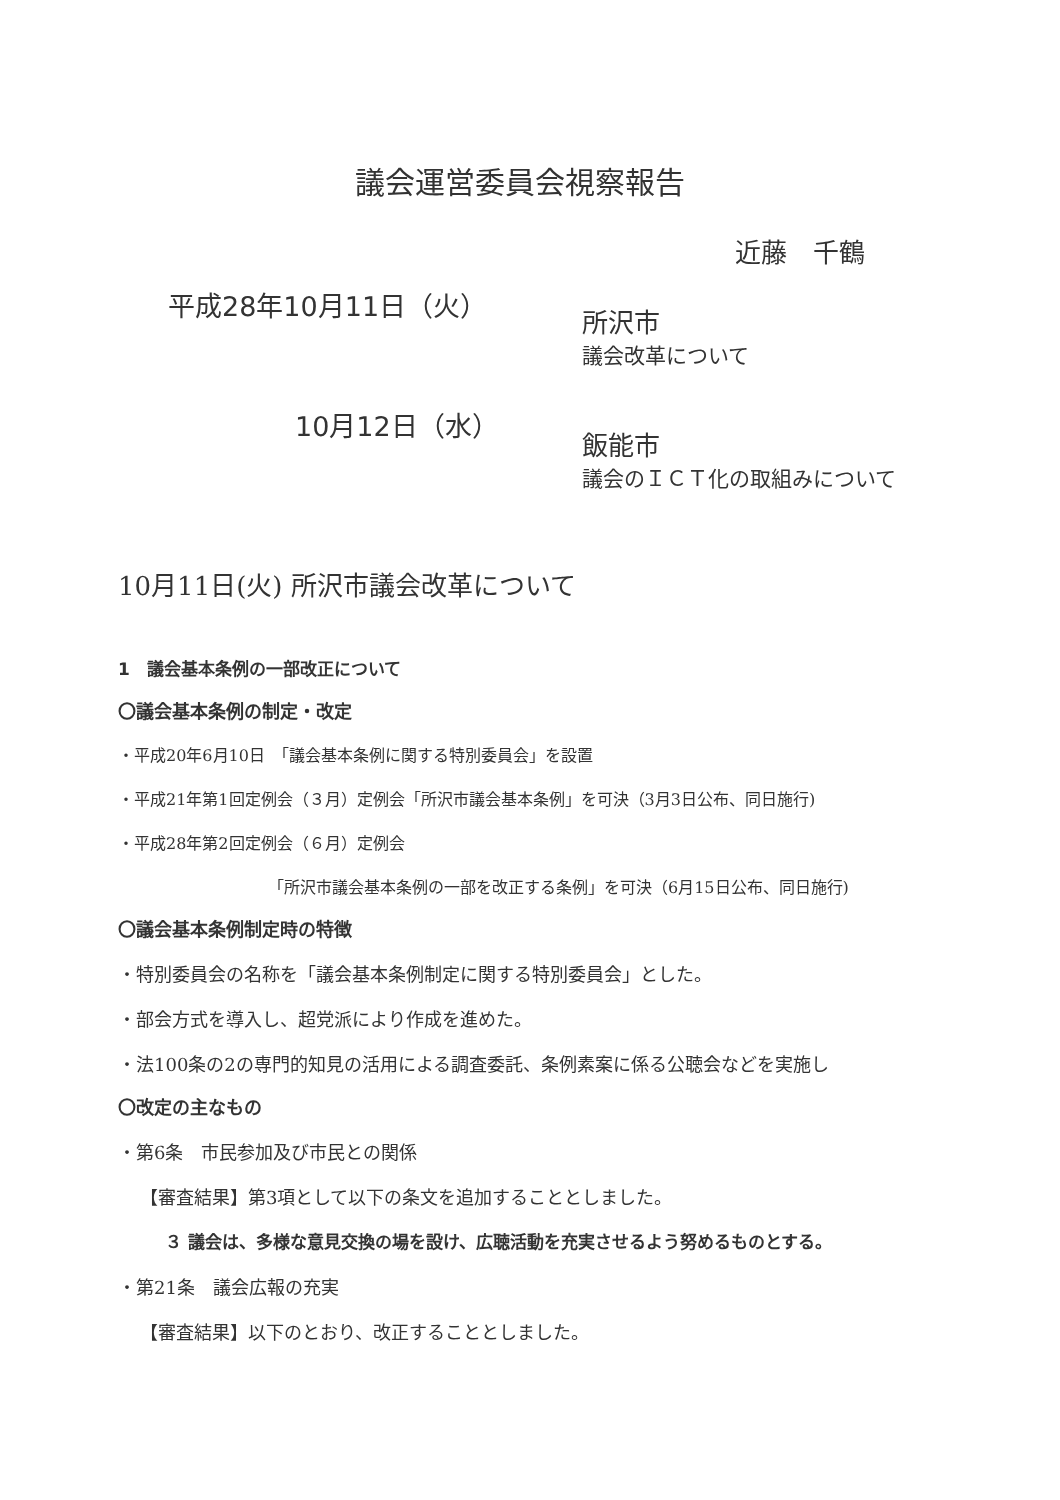議会運営委員会視察報告
近藤　千鶴
平成28年10月11日（火）
所沢市
議会改革について
10月12日（水）
飯能市
議会のＩＣＴ化の取組みについて
10月11日(火) 所沢市議会改革について
1　議会基本条例の一部改正について
〇議会基本条例の制定・改定
・平成20年6月10日　「議会基本条例に関する特別委員会」を設置
・平成21年第1回定例会（３月）定例会「所沢市議会基本条例」を可決（3月3日公布、同日施行)
・平成28年第2回定例会（６月）定例会
「所沢市議会基本条例の一部を改正する条例」を可決（6月15日公布、同日施行)
〇議会基本条例制定時の特徴
・特別委員会の名称を「議会基本条例制定に関する特別委員会」とした。
・部会方式を導入し、超党派により作成を進めた。
・法100条の2の専門的知見の活用による調査委託、条例素案に係る公聴会などを実施し
〇改定の主なもの
・第6条　市民参加及び市民との関係
【審査結果】第3項として以下の条文を追加することとしました。
３ 議会は、多様な意見交換の場を設け、広聴活動を充実させるよう努めるものとする。
・第21条　議会広報の充実
【審査結果】以下のとおり、改正することとしました。